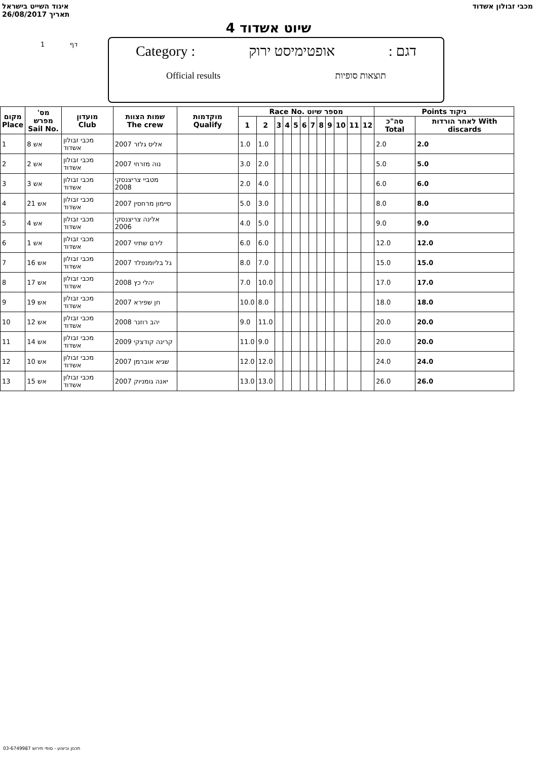איגוד השייט בישראל
26/08/2017 תאריך מכבי זבולון אשדוד
שיוט אשדוד 4
1 דף
Category : אופטימיסט ירוק: דגם
Official results תוצאות סופיות
| מקום Place | מס' מפרש Sail No. | מועדון Club | שמות הצוות The crew | מוקדמות Qualify | Race No. מספר שיוט | | | | | | | | | | | | Points ניקוד | |
| --- | --- | --- | --- | --- | --- | --- | --- | --- | --- | --- | --- | --- | --- | --- | --- | --- | --- | --- |
| | | | | | 1 | 2 | 3 | 4 | 5 | 6 | 7 | 8 | 9 | 10 | 11 | 12 | סה"כ Total | לאחר הורדות With discards |
| 1 | אש 8 | מכבי זבולון אשדוד | אליס גלזר 2007 | | 1.0 | 1.0 | | | | | | | | | | | 2.0 | 2.0 |
| 2 | אש 2 | מכבי זבולון אשדוד | נוה מזרחי 2007 | | 3.0 | 2.0 | | | | | | | | | | | 5.0 | 5.0 |
| 3 | אש 3 | מכבי זבולון אשדוד | מטביי צריצנסקי 2008 | | 2.0 | 4.0 | | | | | | | | | | | 6.0 | 6.0 |
| 4 | אש 21 | מכבי זבולון אשדוד | סיימון מרחסין 2007 | | 5.0 | 3.0 | | | | | | | | | | | 8.0 | 8.0 |
| 5 | אש 4 | מכבי זבולון אשדוד | אלינה צריצנסקי 2006 | | 4.0 | 5.0 | | | | | | | | | | | 9.0 | 9.0 |
| 6 | אש 1 | מכבי זבולון אשדוד | לירם שתיוי 2007 | | 6.0 | 6.0 | | | | | | | | | | | 12.0 | 12.0 |
| 7 | אש 16 | מכבי זבולון אשדוד | גל בליומנפלד 2007 | | 8.0 | 7.0 | | | | | | | | | | | 15.0 | 15.0 |
| 8 | אש 17 | מכבי זבולון אשדוד | יהלי כץ 2008 | | 7.0 | 10.0 | | | | | | | | | | | 17.0 | 17.0 |
| 9 | אש 19 | מכבי זבולון אשדוד | חן שפירא 2007 | | 10.0 | 8.0 | | | | | | | | | | | 18.0 | 18.0 |
| 10 | אש 12 | מכבי זבולון אשדוד | יהב רוזנר 2008 | | 9.0 | 11.0 | | | | | | | | | | | 20.0 | 20.0 |
| 11 | אש 14 | מכבי זבולון אשדוד | קרינה קודצקי 2009 | | 11.0 | 9.0 | | | | | | | | | | | 20.0 | 20.0 |
| 12 | אש 10 | מכבי זבולון אשדוד | שגיא אוברמן 2007 | | 12.0 | 12.0 | | | | | | | | | | | 24.0 | 24.0 |
| 13 | אש 15 | מכבי זבולון אשדוד | יאנה גומניוק 2007 | | 13.0 | 13.0 | | | | | | | | | | | 26.0 | 26.0 |
תכנון וביצוע - סופי תירוש 03-6749987